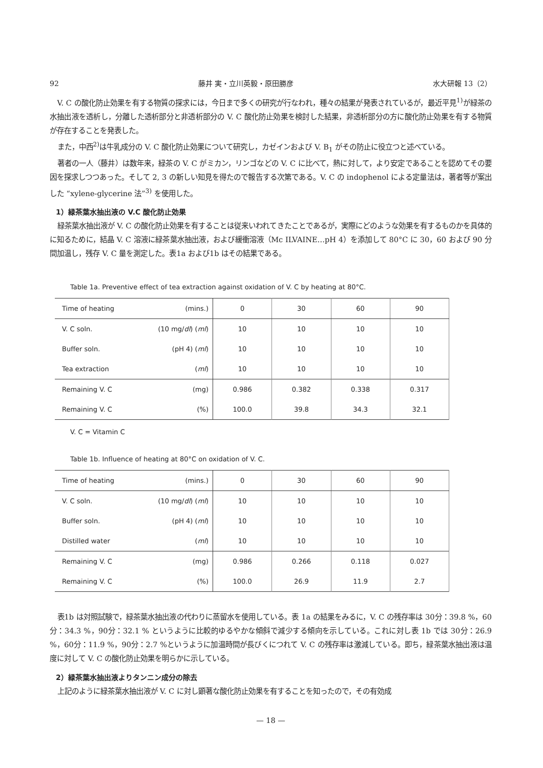92 藤井 実・立川英毅・原田勝彦 水大研報 13（2）
V. C の酸化防止効果を有する物質の探求には，今日まで多くの研究が行なわれ，種々の結果が発表されているが，最近平見<sup>1)</sup>が緑茶の水抽出液を透析し，分離した透析部分と非透析部分の V. C 酸化防止効果を検討した結果，非透析部分の方に酸化防止効果を有する物質が存在することを発表した。
また，中西<sup>2)</sup>は牛乳成分の V. C 酸化防止効果について研究し，カゼインおよび V. B<sub>1</sub> がその防止に役立つと述べている。
著者の一人（藤井）は数年来，緑茶の V. C がミカン，リンゴなどの V. C に比べて，熱に対して，より安定であることを認めてその要因を探求しつつあった。そして 2, 3 の新しい知見を得たので報告する次第である。V. C の indophenol による定量法は，著者等が案出した “xylene-glycerine 法”<sup>3)</sup> を使用した。
1）緑茶葉水抽出液の V.C 酸化防止効果
緑茶葉水抽出液が V. C の酸化防止効果を有することは従来いわれてきたことであるが，実際にどのような効果を有するものかを具体的に知るために，結晶 V. C 溶液に緑茶葉水抽出液，および緩衝溶液（Mc ILVAINE…pH 4）を添加して 80°C に 30，60 および 90 分間加温し，残存 V. C 量を測定した。表1a および1b はその結果である。
Table 1a. Preventive effect of tea extraction against oxidation of V. C by heating at 80°C.
| Time of heating | (mins.) | 0 | 30 | 60 | 90 |
| V. C soln. | (10 mg/ dl ) ( ml ) | 10 | 10 | 10 | 10 |
| Buffer soln. | (pH 4) ( ml ) | 10 | 10 | 10 | 10 |
| Tea extraction | ( ml ) | 10 | 10 | 10 | 10 |
| Remaining V. C | (mg) | 0.986 | 0.382 | 0.338 | 0.317 |
| Remaining V. C | (%) | 100.0 | 39.8 | 34.3 | 32.1 |
V. C = Vitamin C
Table 1b. Influence of heating at 80°C on oxidation of V. C.
| Time of heating | (mins.) | 0 | 30 | 60 | 90 |
| V. C soln. | (10 mg/ dl ) ( ml ) | 10 | 10 | 10 | 10 |
| Buffer soln. | (pH 4) ( ml ) | 10 | 10 | 10 | 10 |
| Distilled water | ( ml ) | 10 | 10 | 10 | 10 |
| Remaining V. C | (mg) | 0.986 | 0.266 | 0.118 | 0.027 |
| Remaining V. C | (%) | 100.0 | 26.9 | 11.9 | 2.7 |
表1b は対照試験で，緑茶葉水抽出液の代わりに蒸留水を使用している。表 1a の結果をみるに，V. C の残存率は 30分：39.8 %，60分：34.3 %，90分：32.1 % というように比較的ゆるやかな傾斜で減少する傾向を示している。これに対し表 1b では 30分：26.9 %，60分：11.9 %，90分：2.7 %というように加温時間が長びくにつれて V. C の残存率は激減している。即ち，緑茶葉水抽出液は温度に対して V. C の酸化防止効果を明らかに示している。
2）緑茶葉水抽出液よりタンニン成分の除去
上記のように緑茶葉水抽出液が V. C に対し顕著な酸化防止効果を有することを知ったので，その有効成
— 18 —